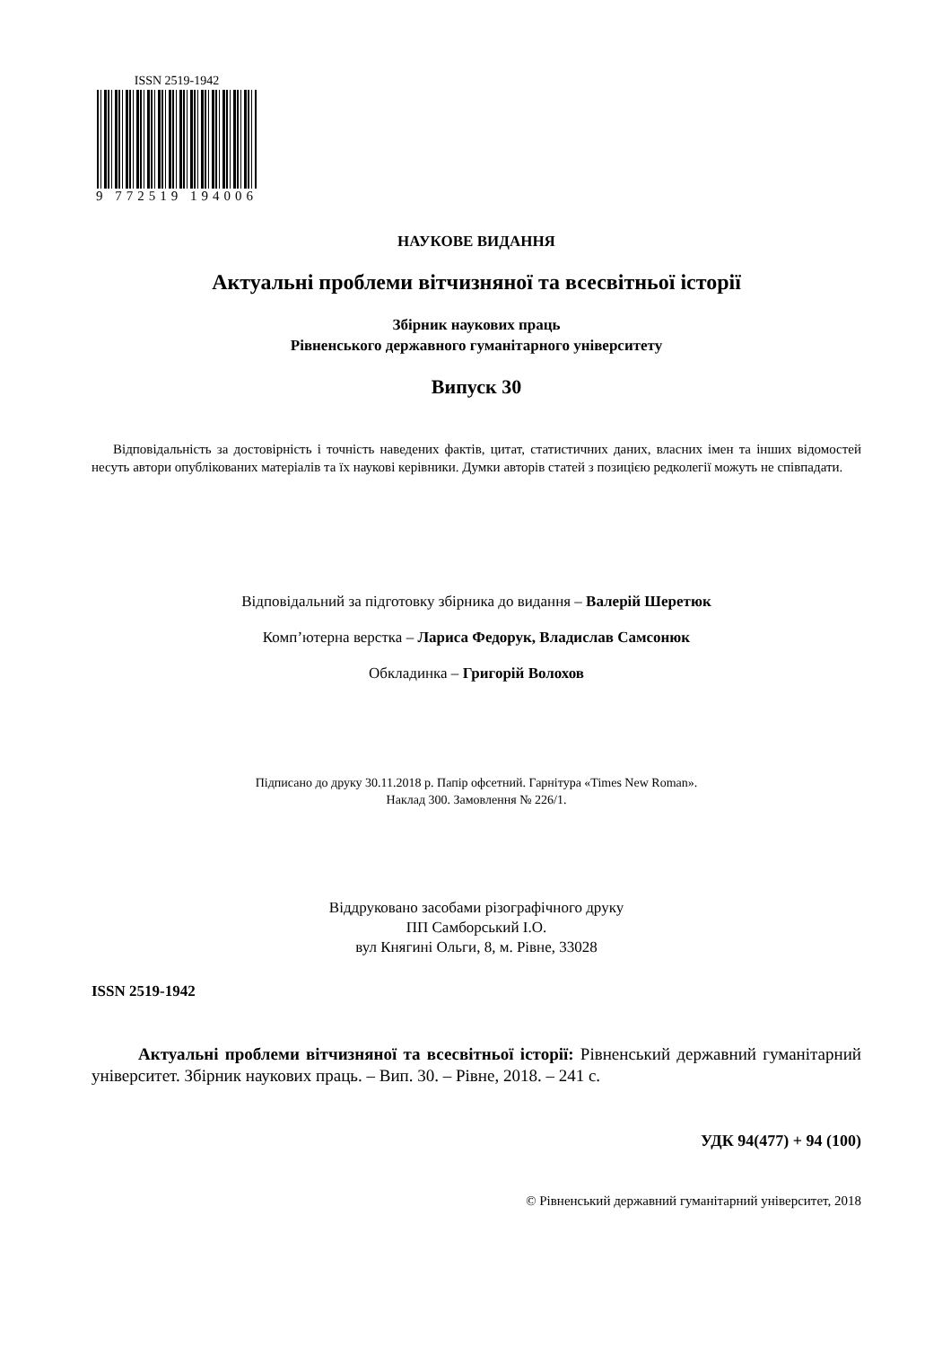ISSN 2519-1942
9 772519 194006
НАУКОВЕ ВИДАННЯ
Актуальні проблеми вітчизняної та всесвітньої історії
Збірник наукових праць
Рівненського державного гуманітарного університету
Випуск 30
Відповідальність за достовірність і точність наведених фактів, цитат, статистичних даних, власних імен та інших відомостей несуть автори опублікованих матеріалів та їх наукові керівники. Думки авторів статей з позицією редколегії можуть не співпадати.
Відповідальний за підготовку збірника до видання – Валерій Шеретюк
Комп’ютерна верстка – Лариса Федорук, Владислав Самсонюк
Обкладинка – Григорій Волохов
Підписано до друку 30.11.2018 р. Папір офсетний. Гарнітура «Times New Roman».
Наклад 300. Замовлення № 226/1.
Віддруковано засобами різографічного друку
ПП Самборський І.О.
вул Княгині Ольги, 8, м. Рівне, 33028
ISSN 2519-1942
Актуальні проблеми вітчизняної та всесвітньої історії: Рівненський державний гуманітарний університет. Збірник наукових праць. – Вип. 30. – Рівне, 2018. – 241 с.
УДК 94(477) + 94 (100)
© Рівненський державний гуманітарний університет, 2018